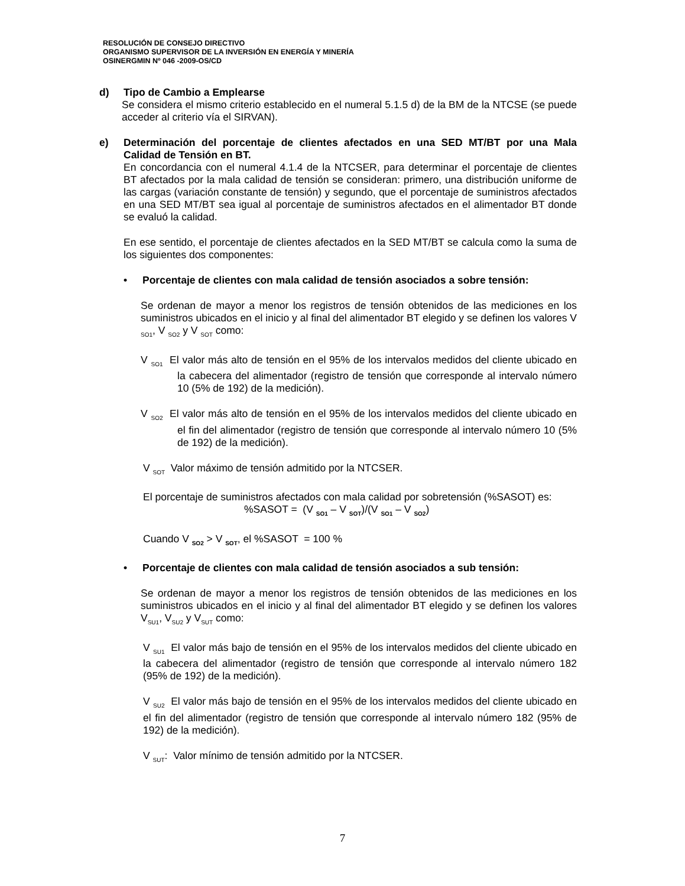RESOLUCIÓN DE CONSEJO DIRECTIVO
ORGANISMO SUPERVISOR DE LA INVERSIÓN EN ENERGÍA Y MINERÍA
OSINERGMIN Nº 046 -2009-OS/CD
d) Tipo de Cambio a Emplearse
Se considera el mismo criterio establecido en el numeral 5.1.5 d) de la BM de la NTCSE (se puede acceder al criterio vía el SIRVAN).
e) Determinación del porcentaje de clientes afectados en una SED MT/BT por una Mala Calidad de Tensión en BT.
En concordancia con el numeral 4.1.4 de la NTCSER, para determinar el porcentaje de clientes BT afectados por la mala calidad de tensión se consideran: primero, una distribución uniforme de las cargas (variación constante de tensión) y segundo, que el porcentaje de suministros afectados en una SED MT/BT sea igual al porcentaje de suministros afectados en el alimentador BT donde se evaluó la calidad.
En ese sentido, el porcentaje de clientes afectados en la SED MT/BT se calcula como la suma de los siguientes dos componentes:
• Porcentaje de clientes con mala calidad de tensión asociados a sobre tensión:
Se ordenan de mayor a menor los registros de tensión obtenidos de las mediciones en los suministros ubicados en el inicio y al final del alimentador BT elegido y se definen los valores V <sub>SO1</sub>, V <sub>SO2</sub> y V <sub>SOT</sub> como:
V <sub>SO1</sub> El valor más alto de tensión en el 95% de los intervalos medidos del cliente ubicado en la cabecera del alimentador (registro de tensión que corresponde al intervalo número 10 (5% de 192) de la medición).
V <sub>SO2</sub> El valor más alto de tensión en el 95% de los intervalos medidos del cliente ubicado en el fin del alimentador (registro de tensión que corresponde al intervalo número 10 (5% de 192) de la medición).
V <sub>SOT</sub> Valor máximo de tensión admitido por la NTCSER.
El porcentaje de suministros afectados con mala calidad por sobretensión (%SASOT) es:
%SASOT = (V <sub>SO1</sub> – V <sub>SOT</sub>)/(V <sub>SO1</sub> – V <sub>SO2</sub>)
Cuando V <sub>SO2</sub> > V <sub>SOT</sub>, el %SASOT = 100 %
• Porcentaje de clientes con mala calidad de tensión asociados a sub tensión:
Se ordenan de mayor a menor los registros de tensión obtenidos de las mediciones en los suministros ubicados en el inicio y al final del alimentador BT elegido y se definen los valores V<sub>SU1</sub>, V<sub>SU2</sub> y V<sub>SUT</sub> como:
V <sub>SU1</sub> El valor más bajo de tensión en el 95% de los intervalos medidos del cliente ubicado en la cabecera del alimentador (registro de tensión que corresponde al intervalo número 182 (95% de 192) de la medición).
V <sub>SU2</sub> El valor más bajo de tensión en el 95% de los intervalos medidos del cliente ubicado en el fin del alimentador (registro de tensión que corresponde al intervalo número 182 (95% de 192) de la medición).
V <sub>SUT</sub>: Valor mínimo de tensión admitido por la NTCSER.
7